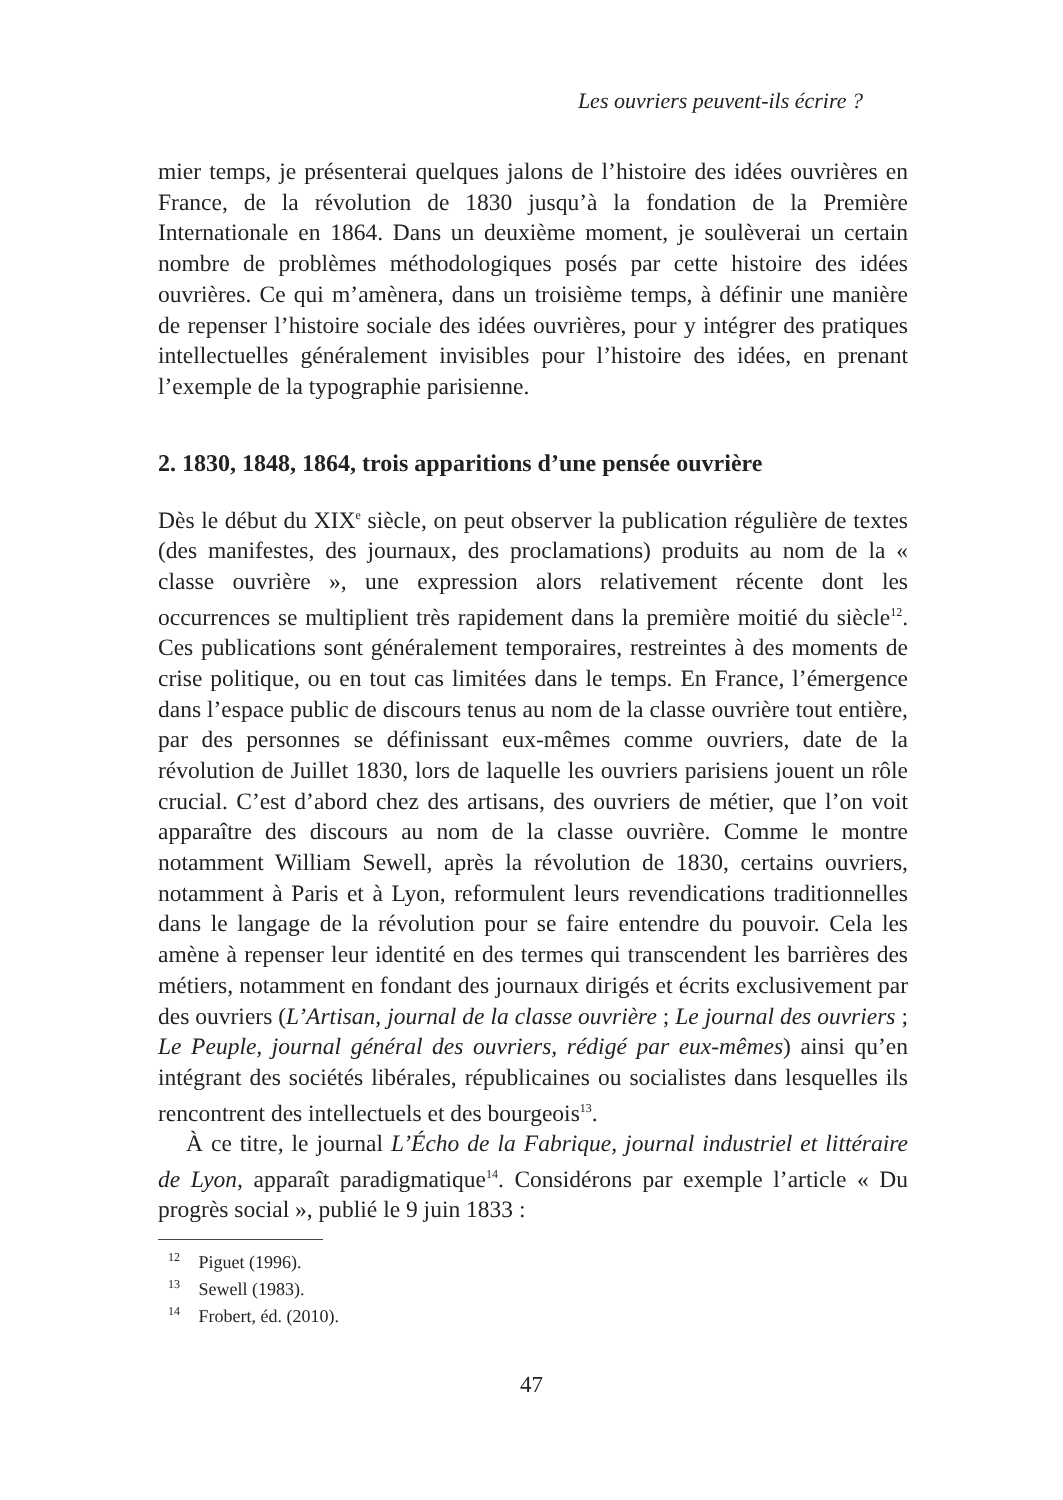Les ouvriers peuvent-ils écrire ?
mier temps, je présenterai quelques jalons de l’histoire des idées ouvrières en France, de la révolution de 1830 jusqu’à la fondation de la Première Internationale en 1864. Dans un deuxième moment, je soulèverai un certain nombre de problèmes méthodologiques posés par cette histoire des idées ouvrières. Ce qui m’amènera, dans un troisième temps, à définir une manière de repenser l’histoire sociale des idées ouvrières, pour y intégrer des pratiques intellectuelles généralement invisibles pour l’histoire des idées, en prenant l’exemple de la typographie parisienne.
2. 1830, 1848, 1864, trois apparitions d’une pensée ouvrière
Dès le début du XIX<sup>e</sup> siècle, on peut observer la publication régulière de textes (des manifestes, des journaux, des proclamations) produits au nom de la « classe ouvrière », une expression alors relativement récente dont les occurrences se multiplient très rapidement dans la première moitié du siècle<sup>12</sup>. Ces publications sont généralement temporaires, restreintes à des moments de crise politique, ou en tout cas limitées dans le temps. En France, l’émergence dans l’espace public de discours tenus au nom de la classe ouvrière tout entière, par des personnes se définissant eux-mêmes comme ouvriers, date de la révolution de Juillet 1830, lors de laquelle les ouvriers parisiens jouent un rôle crucial. C’est d’abord chez des artisans, des ouvriers de métier, que l’on voit apparaître des discours au nom de la classe ouvrière. Comme le montre notamment William Sewell, après la révolution de 1830, certains ouvriers, notamment à Paris et à Lyon, reformulent leurs revendications traditionnelles dans le langage de la révolution pour se faire entendre du pouvoir. Cela les amène à repenser leur identité en des termes qui transcendent les barrières des métiers, notamment en fondant des journaux dirigés et écrits exclusivement par des ouvriers (L’Artisan, journal de la classe ouvrière ; Le journal des ouvriers ; Le Peuple, journal général des ouvriers, rédigé par eux-mêmes) ainsi qu’en intégrant des sociétés libérales, républicaines ou socialistes dans lesquelles ils rencontrent des intellectuels et des bourgeois<sup>13</sup>.
À ce titre, le journal L’Écho de la Fabrique, journal industriel et littéraire de Lyon, apparaît paradigmatique<sup>14</sup>. Considérons par exemple l’article « Du progrès social », publié le 9 juin 1833 :
<sup>12</sup> Piguet (1996).
<sup>13</sup> Sewell (1983).
<sup>14</sup> Frobert, éd. (2010).
47